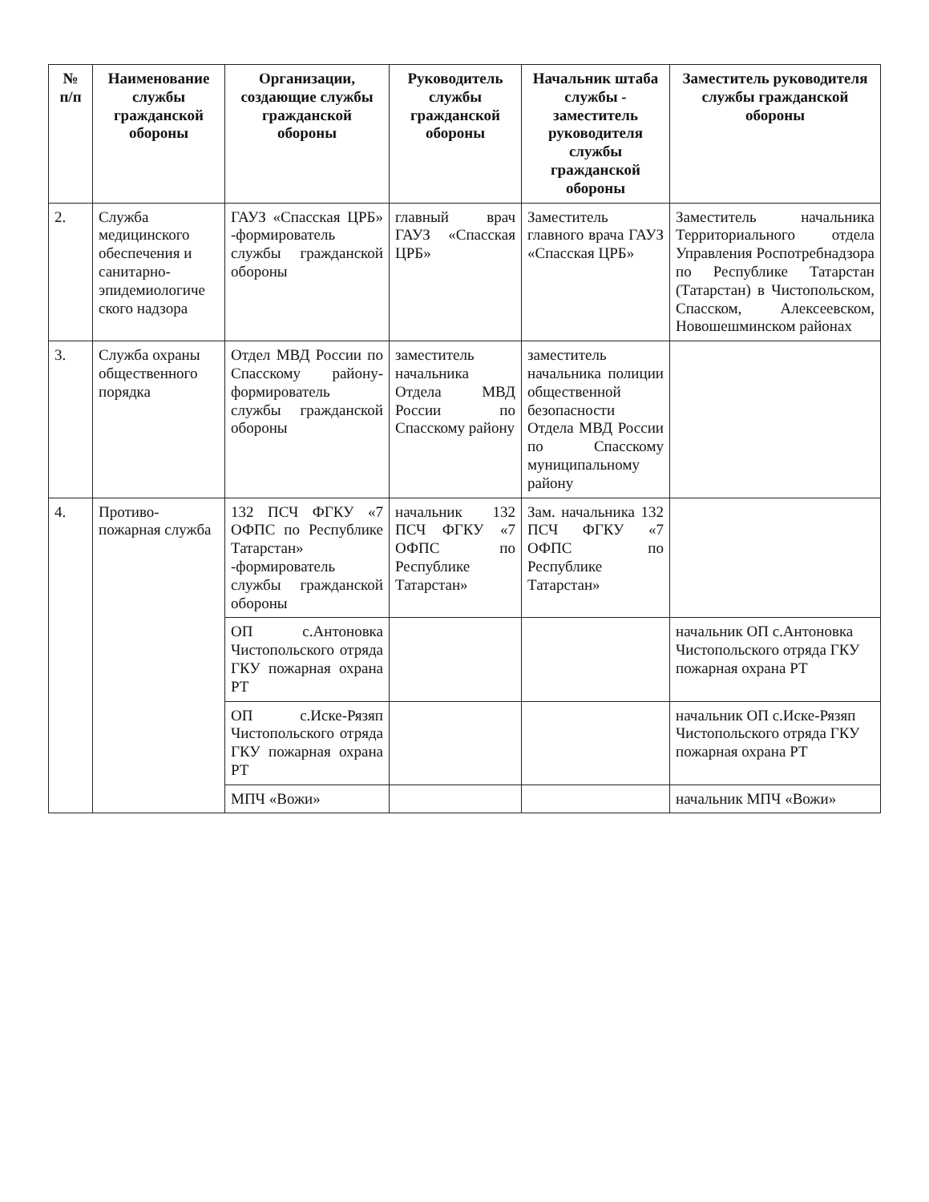| № п/п | Наименование службы гражданской обороны | Организации, создающие службы гражданской обороны | Руководитель службы гражданской обороны | Начальник штаба службы - заместитель руководителя службы гражданской обороны | Заместитель руководителя службы гражданской обороны |
| --- | --- | --- | --- | --- | --- |
| 2. | Служба медицинского обеспечения и санитарно-эпидемиологиче ского надзора | ГАУЗ «Спасская ЦРБ» -формирователь службы гражданской обороны | главный врач ГАУЗ «Спасская ЦРБ» | Заместитель главного врача ГАУЗ «Спасская ЦРБ» | Заместитель начальника Территориального отдела Управления Роспотребнадзора по Республике Татарстан (Татарстан) в Чистопольском, Спасском, Алексеевском, Новошешминском районах |
| 3. | Служба охраны общественного порядка | Отдел МВД России по Спасскому району-формирователь службы гражданской обороны | заместитель начальника Отдела МВД России по Спасскому району | заместитель начальника полиции общественной безопасности Отдела МВД России по Спасскому муниципальному району | |
| 4. | Противо-пожарная служба | 132 ПСЧ ФГКУ «7 ОФПС по Республике Татарстан» -формирователь службы гражданской обороны | начальник 132 ПСЧ ФГКУ «7 ОФПС по Республике Татарстан» | Зам. начальника 132 ПСЧ ФГКУ «7 ОФПС по Республике Татарстан» | |
| | | ОП с.Антоновка Чистопольского отряда ГКУ пожарная охрана РТ | | | начальник ОП с.Антоновка Чистопольского отряда ГКУ пожарная охрана РТ |
| | | ОП с.Иске-Рязяп Чистопольского отряда ГКУ пожарная охрана РТ | | | начальник ОП с.Иске-Рязяп Чистопольского отряда ГКУ пожарная охрана РТ |
| | | МПЧ «Вожи» | | | начальник МПЧ «Вожи» |